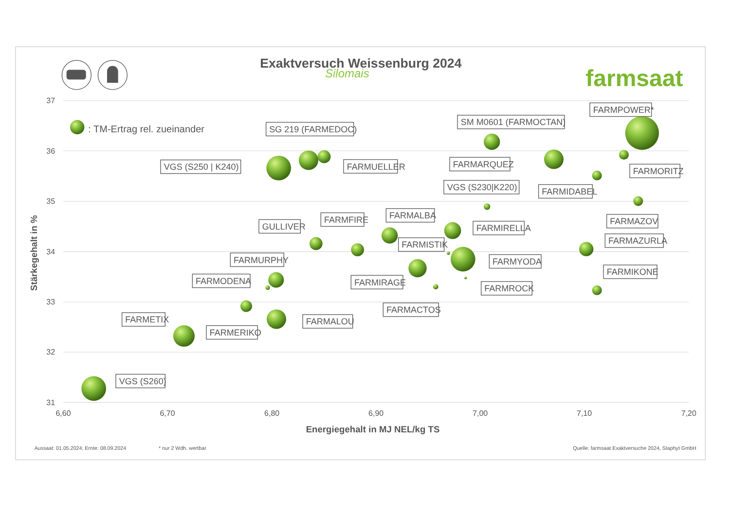Exaktversuch Weissenburg 2024
Silomais
farmsaat
37
36
35
34
33
32
31
6,60
6,70
6,80
6,90
7,00
7,10
7,20
Energiegehalt in MJ NEL/kg TS
Stärkegehalt in %
: TM-Ertrag rel. zueinander
FARMPOWER*
SM M0601 (FARMOCTAN)
SG 219 (FARMEDOC)
VGS (S250 | K240)
FARMUELLER
FARMARQUEZ
FARMORITZ
VGS (S230|K220)
FARMIDABEL
FARMALBA
FARMFIRE
FARMAZOV
GULLIVER
FARMIRELLA
FARMAZURLA
FARMISTIK
FARMURPHY
FARMYODA
FARMIKONE
FARMODENA
FARMIRAGE
FARMROCK
FARMACTOS
FARMETIX
FARMALOU
FARMERIKO
VGS (S260)
Aussaat: 01.05.2024; Ernte: 08.09.2024
* nur 2 Wdh. wertbar
Quelle: farmsaat Exaktversuche 2024, Staphyt GmbH